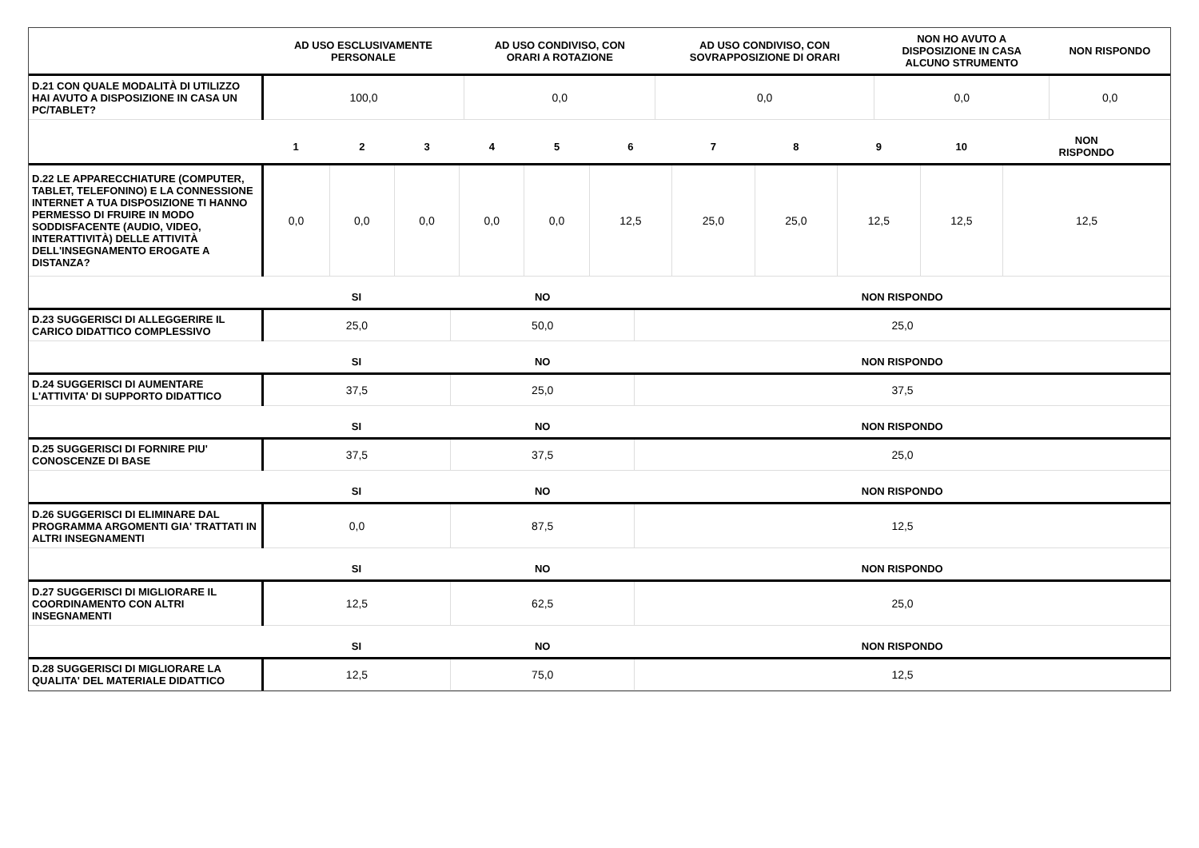| | AD USO ESCLUSIVAMENTE PERSONALE | AD USO CONDIVISO, CON ORARI A ROTAZIONE | AD USO CONDIVISO, CON SOVRAPPOSIZIONE DI ORARI | NON HO AVUTO A DISPOSIZIONE IN CASA ALCUNO STRUMENTO | NON RISPONDO |
| --- | --- | --- | --- | --- | --- |
| D.21 CON QUALE MODALITÀ DI UTILIZZO HAI AVUTO A DISPOSIZIONE IN CASA UN PC/TABLET? | 100,0 | 0,0 | 0,0 | 0,0 | 0,0 |
| | 1 | 2 | 3 | 4 | 5 | 6 | 7 | 8 | 9 | 10 | NON RISPONDO |
| --- | --- | --- | --- | --- | --- | --- | --- | --- | --- | --- | --- |
| D.22 LE APPARECCHIATURE (COMPUTER, TABLET, TELEFONINO) E LA CONNESSIONE INTERNET A TUA DISPOSIZIONE TI HANNO PERMESSO DI FRUIRE IN MODO SODDISFACENTE (AUDIO, VIDEO, INTERATTIVITÀ) DELLE ATTIVITÀ DELL'INSEGNAMENTO EROGATE A DISTANZA? | 0,0 | 0,0 | 0,0 | 0,0 | 0,0 | 12,5 | 25,0 | 25,0 | 12,5 | 12,5 | 12,5 |
| | SI | NO | NON RISPONDO |
| --- | --- | --- | --- |
| D.23 SUGGERISCI DI ALLEGGERIRE IL CARICO DIDATTICO COMPLESSIVO | 25,0 | 50,0 | 25,0 |
| | SI | NO | NON RISPONDO |
| D.24 SUGGERISCI DI AUMENTARE L'ATTIVITA' DI SUPPORTO DIDATTICO | 37,5 | 25,0 | 37,5 |
| | SI | NO | NON RISPONDO |
| D.25 SUGGERISCI DI FORNIRE PIU' CONOSCENZE DI BASE | 37,5 | 37,5 | 25,0 |
| | SI | NO | NON RISPONDO |
| D.26 SUGGERISCI DI ELIMINARE DAL PROGRAMMA ARGOMENTI GIA' TRATTATI IN ALTRI INSEGNAMENTI | 0,0 | 87,5 | 12,5 |
| | SI | NO | NON RISPONDO |
| D.27 SUGGERISCI DI MIGLIORARE IL COORDINAMENTO CON ALTRI INSEGNAMENTI | 12,5 | 62,5 | 25,0 |
| | SI | NO | NON RISPONDO |
| D.28 SUGGERISCI DI MIGLIORARE LA QUALITA' DEL MATERIALE DIDATTICO | 12,5 | 75,0 | 12,5 |